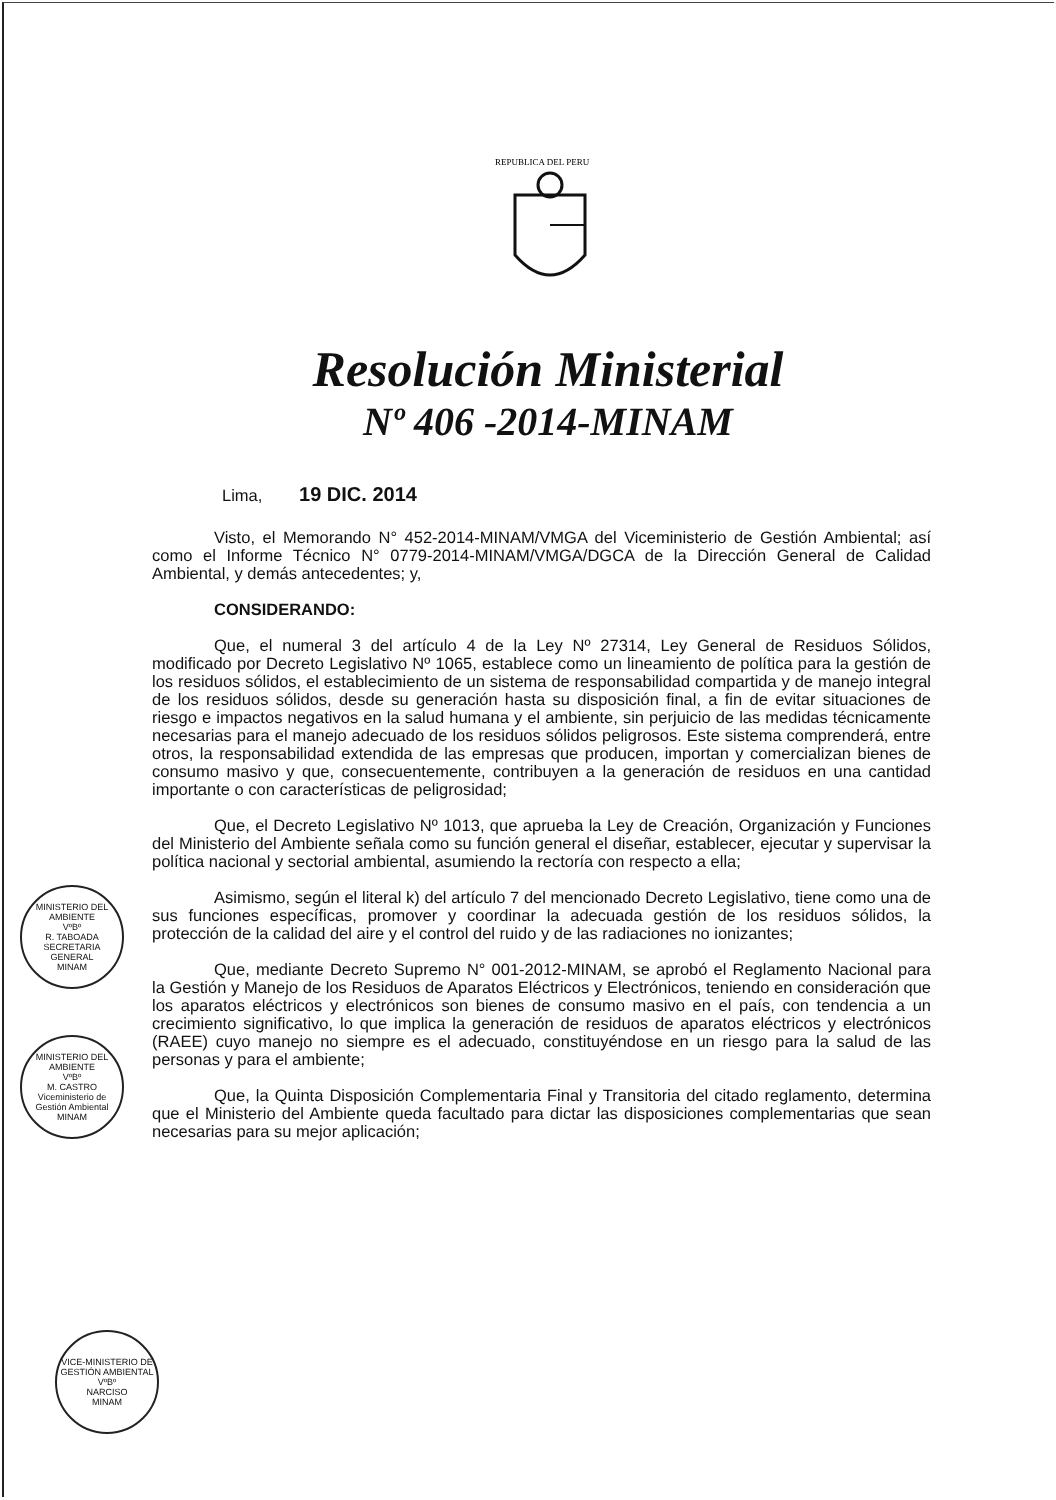REPUBLICA DEL PERU
Resolución Ministerial
Nº 406 -2014-MINAM
Lima, 19 DIC. 2014
Visto, el Memorando N° 452-2014-MINAM/VMGA del Viceministerio de Gestión Ambiental; así como el Informe Técnico N° 0779-2014-MINAM/VMGA/DGCA de la Dirección General de Calidad Ambiental, y demás antecedentes; y,
CONSIDERANDO:
Que, el numeral 3 del artículo 4 de la Ley Nº 27314, Ley General de Residuos Sólidos, modificado por Decreto Legislativo Nº 1065, establece como un lineamiento de política para la gestión de los residuos sólidos, el establecimiento de un sistema de responsabilidad compartida y de manejo integral de los residuos sólidos, desde su generación hasta su disposición final, a fin de evitar situaciones de riesgo e impactos negativos en la salud humana y el ambiente, sin perjuicio de las medidas técnicamente necesarias para el manejo adecuado de los residuos sólidos peligrosos. Este sistema comprenderá, entre otros, la responsabilidad extendida de las empresas que producen, importan y comercializan bienes de consumo masivo y que, consecuentemente, contribuyen a la generación de residuos en una cantidad importante o con características de peligrosidad;
Que, el Decreto Legislativo Nº 1013, que aprueba la Ley de Creación, Organización y Funciones del Ministerio del Ambiente señala como su función general el diseñar, establecer, ejecutar y supervisar la política nacional y sectorial ambiental, asumiendo la rectoría con respecto a ella;
Asimismo, según el literal k) del artículo 7 del mencionado Decreto Legislativo, tiene como una de sus funciones específicas, promover y coordinar la adecuada gestión de los residuos sólidos, la protección de la calidad del aire y el control del ruido y de las radiaciones no ionizantes;
Que, mediante Decreto Supremo N° 001-2012-MINAM, se aprobó el Reglamento Nacional para la Gestión y Manejo de los Residuos de Aparatos Eléctricos y Electrónicos, teniendo en consideración que los aparatos eléctricos y electrónicos son bienes de consumo masivo en el país, con tendencia a un crecimiento significativo, lo que implica la generación de residuos de aparatos eléctricos y electrónicos (RAEE) cuyo manejo no siempre es el adecuado, constituyéndose en un riesgo para la salud de las personas y para el ambiente;
Que, la Quinta Disposición Complementaria Final y Transitoria del citado reglamento, determina que el Ministerio del Ambiente queda facultado para dictar las disposiciones complementarias que sean necesarias para su mejor aplicación;
MINISTERIO DEL AMBIENTE
VºBº
R. TABOADA
SECRETARIA GENERAL
MINAM
MINISTERIO DEL AMBIENTE
VºBº
M. CASTRO
Viceministerio de Gestión Ambiental
MINAM
VICE-MINISTERIO DE GESTIÓN AMBIENTAL
VºBº
NARCISO
MINAM